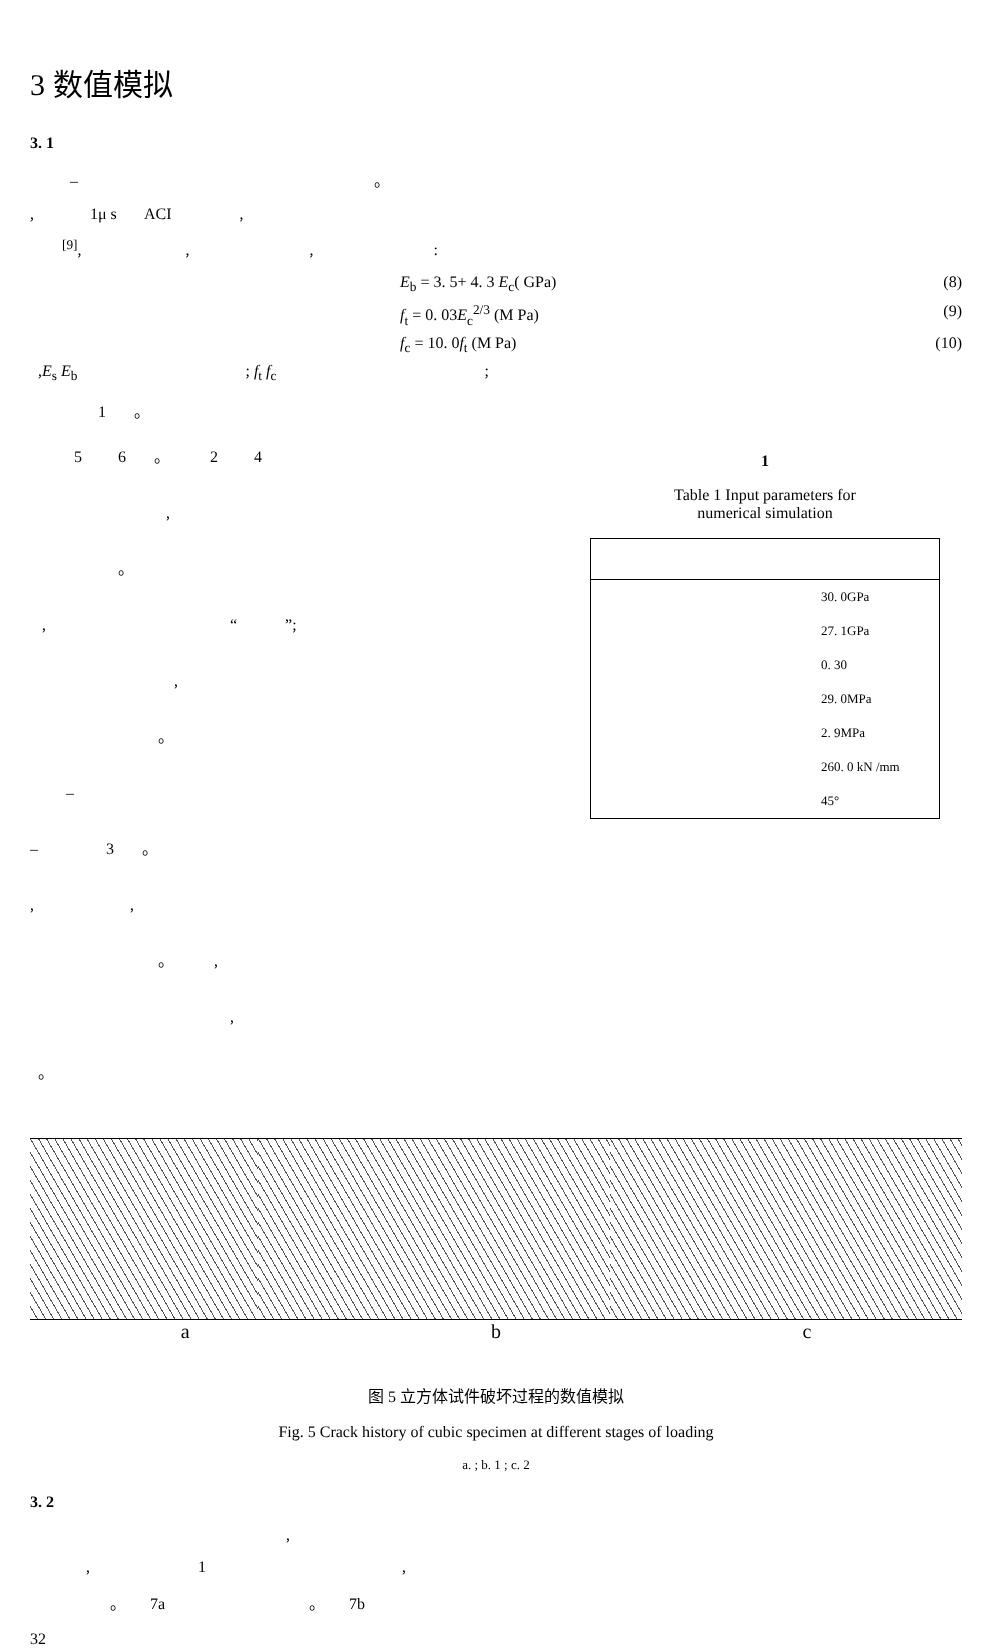3 数值模拟
3. 1
– 。
, 1μ s ACI ,
<sup>[9]</sup>, , , :
E<sub>b</sub> = 3. 5+ 4. 3 E<sub>c</sub>( GPa) (8)
f<sub>t</sub> = 0. 03E<sub>c</sub><sup>2/3</sup> (M Pa) (9)
f<sub>c</sub> = 10. 0f<sub>t</sub> (M Pa) (10)
,E<sub>s</sub> E<sub>b</sub> ; f<sub>t</sub> f<sub>c</sub> ;
1 。
5 6 。 2 4
,
。
, “ ”;
,
。
–
– 3 。
, ,
。 ,
,
。
1
Table 1 Input parameters for
numerical simulation
| 30. 0GPa |
| 27. 1GPa |
| 0. 30 |
| 29. 0MPa |
| 2. 9MPa |
| 260. 0 kN /mm |
| 45° |
a b c
图 5 立方体试件破坏过程的数值模拟
Fig. 5 Crack history of cubic specimen at different stages of loading
a. ; b. 1 ; c. 2
3. 2
,
, 1 ,
。 7a 。 7b
32